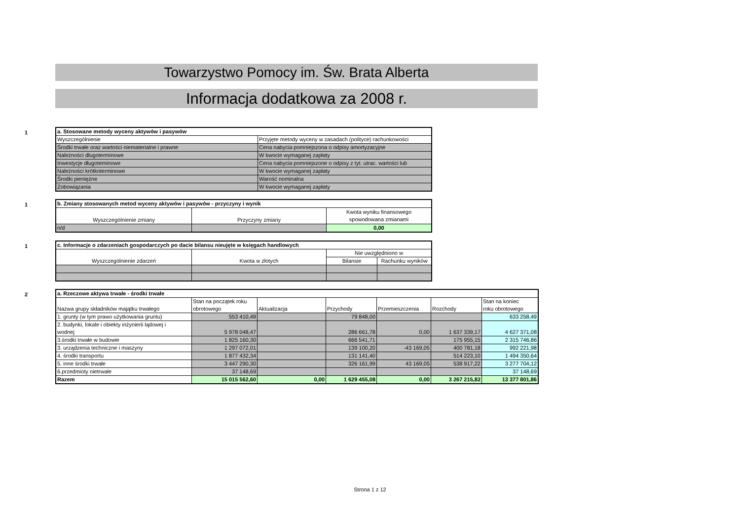Towarzystwo Pomocy im. Św. Brata Alberta
Informacja dodatkowa za 2008 r.
1
| a. Stosowane metody wyceny aktywów i pasywów | |
| Wyszczególnienie | Przyjęte metody wyceny w zasadach (polityce) rachunkowości |
| Środki trwałe oraz wartości niematerialne i prawne | Cena nabycia pomniejszona o odpisy amortyzacyjne |
| Należności długoterminowe | W kwocie wymaganej zapłaty |
| Inwestycje długoteminowe | Cena nabycia pomniejszone o odpisy z tyt. utrac. wartości lub |
| Należności krótkoterminowe | W kwocie wymaganej zapłaty |
| Środki pieniężne | Warość nominalna |
| Zobowiązania | W kwocie wymaganej zapłaty |
1
| b. Zmiany stosowanych metod wyceny aktywów i pasywów - przyczyny i wynik | | |
| Wyszczególnienie zmiany | Przyczyny zmiany | Kwota wyniku finansowego spowodowana zmianami |
| n/d | | 0,00 |
1
| c. Informacje o zdarzeniach gospodarczych po dacie bilansu nieujęte w księgach handlowych | | | |
| Wyszczególnienie zdarzeń | Kwota w złotych | Nie uwzględniono w | |
| | | Bilansie | Rachunku wyników |
2
| a. Rzeczowe aktywa trwałe - środki trwałe | | | | | | |
| Nazwa grupy składników majątku trwałego | Stan na początek roku obrotowego | Aktualizacja | Przychody | Przemieszczenia | Rozchody | Stan na koniec roku obrotowego |
| 1. grunty (w tym prawo użytkowania gruntu) | 553 410,49 | | 79 848,00 | | | 633 258,49 |
| 2. budynki, lokale i obiekty inżynierii lądowej i wodnej | 5 978 048,47 | | 286 661,78 | 0,00 | 1 637 339,17 | 4 627 371,08 |
| 3.środki trwałe w budowie | 1 825 160,30 | | 666 541,71 | | 175 955,15 | 2 315 746,86 |
| 3. urządzenia techniczne i maszyny | 1 297 072,01 | | 139 100,20 | -43 169,05 | 400 781,18 | 992 221,98 |
| 4. środki transportu | 1 877 432,34 | | 131 141,40 | | 514 223,10 | 1 494 350,64 |
| 5. inne środki trwałe | 3 447 290,30 | | 326 161,99 | 43 169,05 | 538 917,22 | 3 277 704,12 |
| 6.przedmioty nietrwałe | 37 148,69 | | | | | 37 148,69 |
| Razem | 15 015 562,60 | 0,00 | 1 629 455,08 | 0,00 | 3 267 215,82 | 13 377 801,86 |
Strona 1 z 12